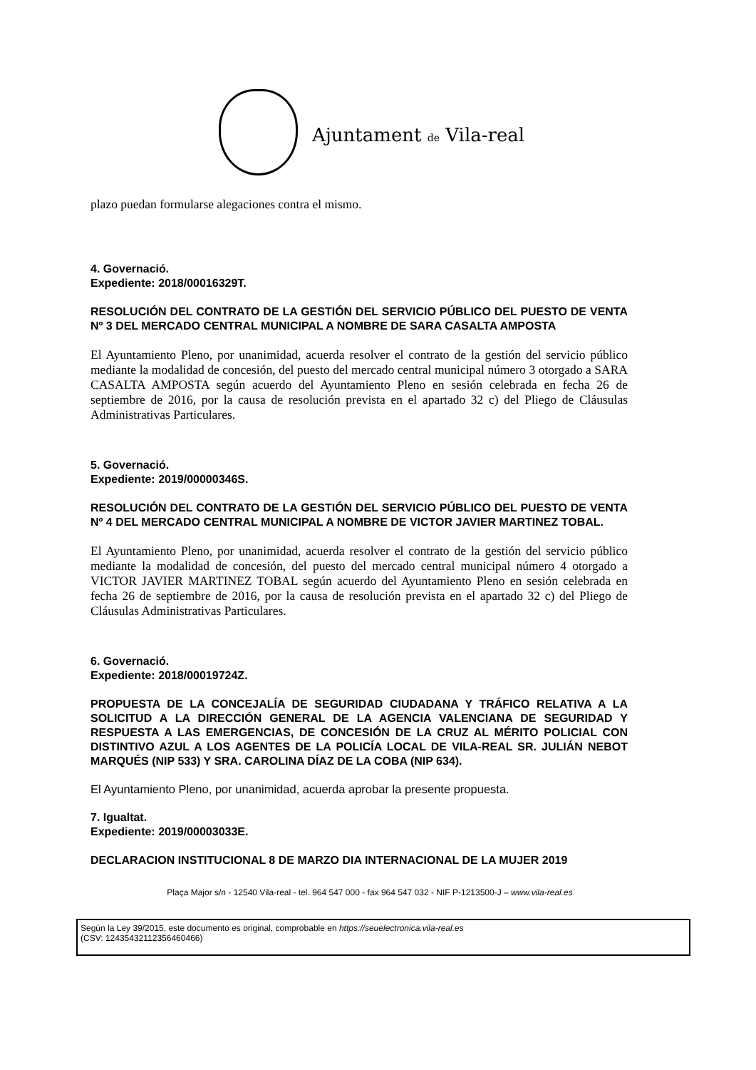Ajuntament de Vila-real
plazo puedan formularse alegaciones contra el mismo.
4. Governació.
Expediente: 2018/00016329T.
RESOLUCIÓN DEL CONTRATO DE LA GESTIÓN DEL SERVICIO PÚBLICO DEL PUESTO DE VENTA Nº 3 DEL MERCADO CENTRAL MUNICIPAL A NOMBRE DE SARA CASALTA AMPOSTA
El Ayuntamiento Pleno, por unanimidad, acuerda resolver el contrato de la gestión del servicio público mediante la modalidad de concesión, del puesto del mercado central municipal número 3 otorgado a SARA CASALTA AMPOSTA según acuerdo del Ayuntamiento Pleno en sesión celebrada en fecha 26 de septiembre de 2016, por la causa de resolución prevista en el apartado 32 c) del Pliego de Cláusulas Administrativas Particulares.
5. Governació.
Expediente: 2019/00000346S.
RESOLUCIÓN DEL CONTRATO DE LA GESTIÓN DEL SERVICIO PÚBLICO DEL PUESTO DE VENTA Nº 4 DEL MERCADO CENTRAL MUNICIPAL A NOMBRE DE VICTOR JAVIER MARTINEZ TOBAL.
El Ayuntamiento Pleno, por unanimidad, acuerda resolver el contrato de la gestión del servicio público mediante la modalidad de concesión, del puesto del mercado central municipal número 4 otorgado a VICTOR JAVIER MARTINEZ TOBAL según acuerdo del Ayuntamiento Pleno en sesión celebrada en fecha 26 de septiembre de 2016, por la causa de resolución prevista en el apartado 32 c) del Pliego de Cláusulas Administrativas Particulares.
6. Governació.
Expediente: 2018/00019724Z.
PROPUESTA DE LA CONCEJALÍA DE SEGURIDAD CIUDADANA Y TRÁFICO RELATIVA A LA SOLICITUD A LA DIRECCIÓN GENERAL DE LA AGENCIA VALENCIANA DE SEGURIDAD Y RESPUESTA A LAS EMERGENCIAS, DE CONCESIÓN DE LA CRUZ AL MÉRITO POLICIAL CON DISTINTIVO AZUL A LOS AGENTES DE LA POLICÍA LOCAL DE VILA-REAL SR. JULIÁN NEBOT MARQUÉS (NIP 533) Y SRA. CAROLINA DÍAZ DE LA COBA (NIP 634).
El Ayuntamiento Pleno, por unanimidad, acuerda aprobar la presente propuesta.
7. Igualtat.
Expediente: 2019/00003033E.
DECLARACION INSTITUCIONAL 8 DE MARZO DIA INTERNACIONAL DE LA MUJER 2019
Plaça Major s/n - 12540 Vila-real - tel. 964 547 000 - fax 964 547 032 - NIF P-1213500-J – www.vila-real.es
Según la Ley 39/2015, este documento es original, comprobable en https://seuelectronica.vila-real.es
(CSV: 12435432112356460466)